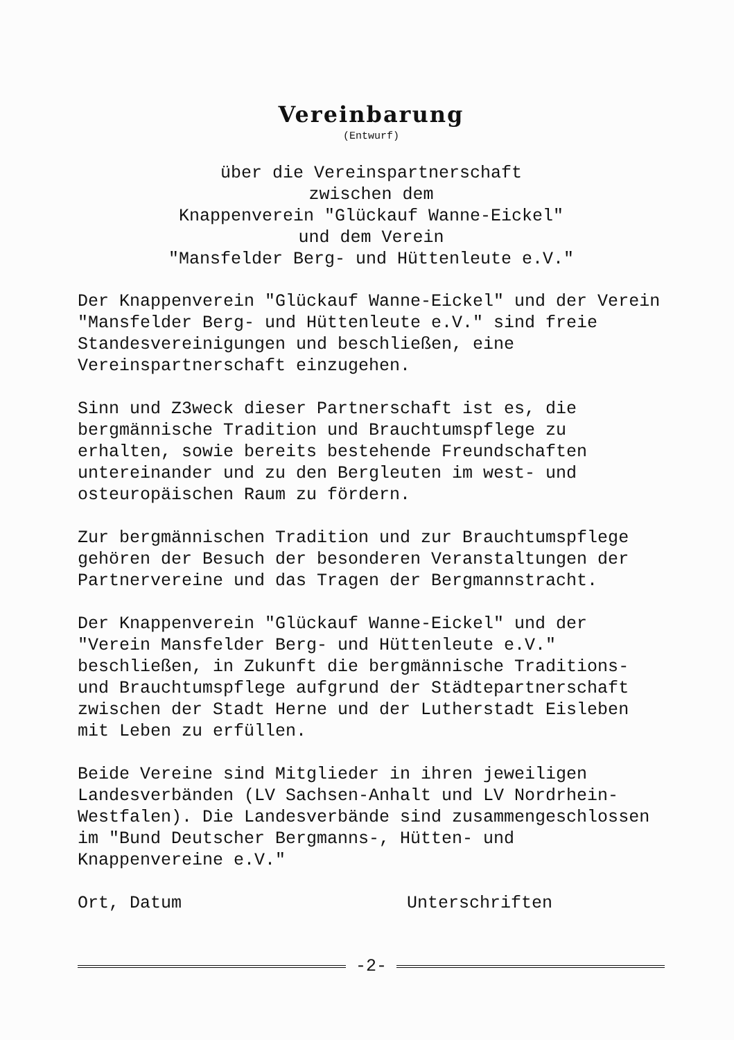Vereinbarung
(Entwurf)
über die Vereinspartnerschaft
zwischen dem
Knappenverein "Glückauf Wanne-Eickel"
und dem Verein
"Mansfelder Berg- und Hüttenleute e.V."
Der Knappenverein "Glückauf Wanne-Eickel" und der Verein "Mansfelder Berg- und Hüttenleute e.V." sind freie Standesvereinigungen und beschließen, eine Vereinspartnerschaft einzugehen.
Sinn und Z3weck dieser Partnerschaft ist es, die bergmännische Tradition und Brauchtumspflege zu erhalten, sowie bereits bestehende Freundschaften untereinander und zu den Bergleuten im west- und osteuropäischen Raum zu fördern.
Zur bergmännischen Tradition und zur Brauchtumspflege gehören der Besuch der besonderen Veranstaltungen der Partnervereine und das Tragen der Bergmannstracht.
Der Knappenverein "Glückauf Wanne-Eickel" und der "Verein Mansfelder Berg- und Hüttenleute e.V." beschließen, in Zukunft die bergmännische Traditions- und Brauchtumspflege aufgrund der Städtepartnerschaft zwischen der Stadt Herne und der Lutherstadt Eisleben mit Leben zu erfüllen.
Beide Vereine sind Mitglieder in ihren jeweiligen Landesverbänden (LV Sachsen-Anhalt und LV Nordrhein-Westfalen). Die Landesverbände sind zusammengeschlossen im "Bund Deutscher Bergmanns-, Hütten- und Knappenvereine e.V."
Ort, Datum Unterschriften
-2-